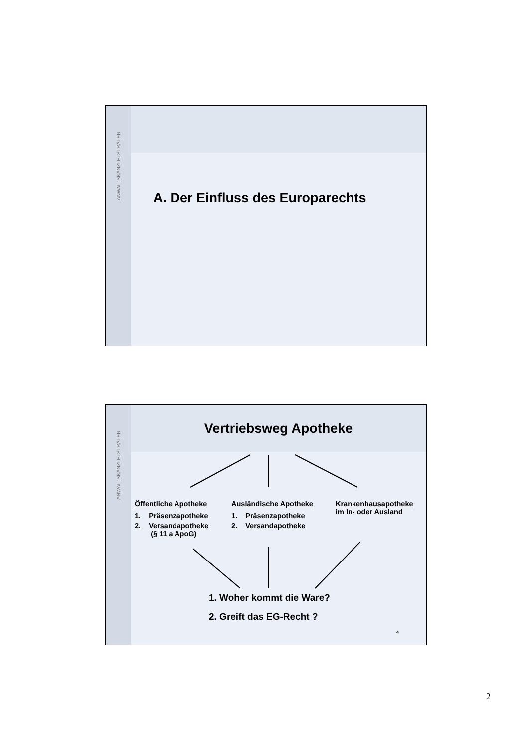ANWALTSKANZLEI STRÄTER
A. Der Einfluss des Europarechts
ANWALTSKANZLEI STRÄTER
Vertriebsweg Apotheke
Öffentliche Apotheke
1. Präsenzapotheke
2. Versandapotheke
(§ 11 a ApoG)
Ausländische Apotheke
1. Präsenzapotheke
2. Versandapotheke
Krankenhausapotheke
im In- oder Ausland
1. Woher kommt die Ware?
2. Greift das EG-Recht ?
4
2